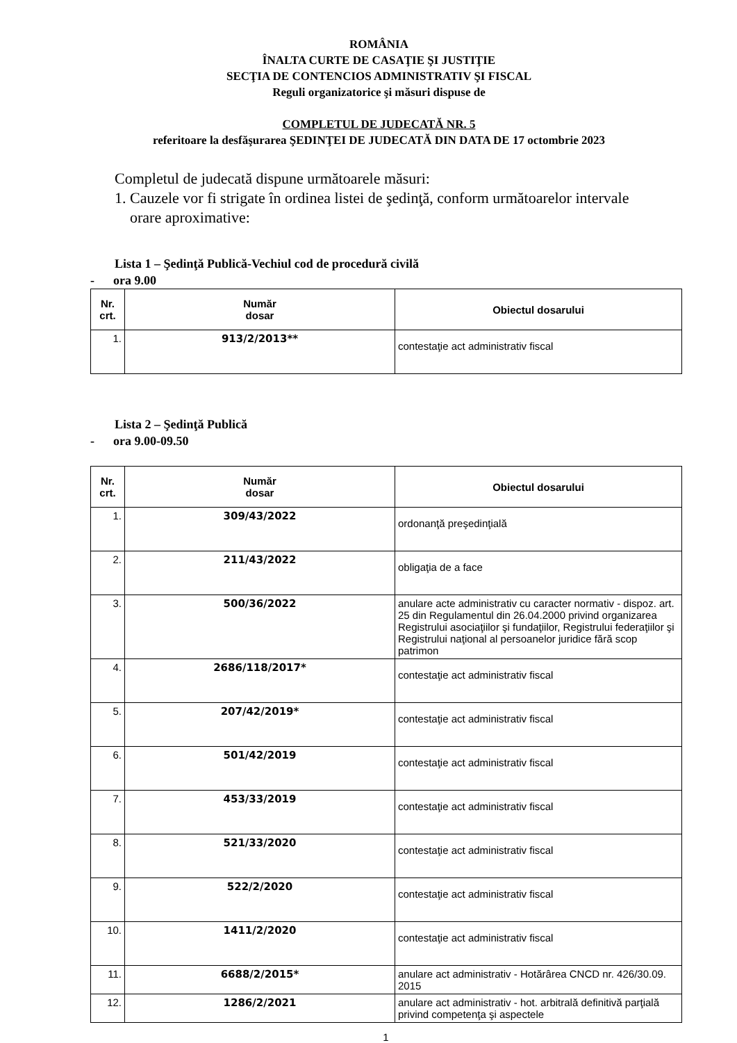ROMÂNIA
ÎNALTA CURTE DE CASAŢIE ŞI JUSTIŢIE
SECŢIA DE CONTENCIOS ADMINISTRATIV ŞI FISCAL
Reguli organizatorice şi măsuri dispuse de
COMPLETUL DE JUDECATĂ NR. 5
referitoare la desfăşurarea ŞEDINŢEI DE JUDECATĂ DIN DATA DE 17 octombrie 2023
Completul de judecată dispune următoarele măsuri:
1. Cauzele vor fi strigate în ordinea listei de şedinţă, conform următoarelor intervale
orare aproximative:
Lista 1 – Şedinţă Publică-Vechiul cod de procedură civilă
- ora 9.00
| Nr. crt. | Număr dosar | Obiectul dosarului |
| --- | --- | --- |
| 1. | 913/2/2013** | contestaţie act administrativ fiscal |
Lista 2 – Şedinţă Publică
- ora 9.00-09.50
| Nr. crt. | Număr dosar | Obiectul dosarului |
| --- | --- | --- |
| 1. | 309/43/2022 | ordonanţă preşedinţială |
| 2. | 211/43/2022 | obligaţia de a face |
| 3. | 500/36/2022 | anulare acte administrativ cu caracter normativ - dispoz. art. 25 din Regulamentul din 26.04.2000 privind organizarea Registrului asociaţiilor şi fundaţiilor, Registrului federaţiilor şi Registrului naţional al persoanelor juridice fără scop patrimon |
| 4. | 2686/118/2017* | contestaţie act administrativ fiscal |
| 5. | 207/42/2019* | contestaţie act administrativ fiscal |
| 6. | 501/42/2019 | contestaţie act administrativ fiscal |
| 7. | 453/33/2019 | contestaţie act administrativ fiscal |
| 8. | 521/33/2020 | contestaţie act administrativ fiscal |
| 9. | 522/2/2020 | contestaţie act administrativ fiscal |
| 10. | 1411/2/2020 | contestaţie act administrativ fiscal |
| 11. | 6688/2/2015* | anulare act administrativ - Hotărârea CNCD nr. 426/30.09. 2015 |
| 12. | 1286/2/2021 | anulare act administrativ - hot. arbitrală definitivă parţială privind competenţa şi aspectele |
1